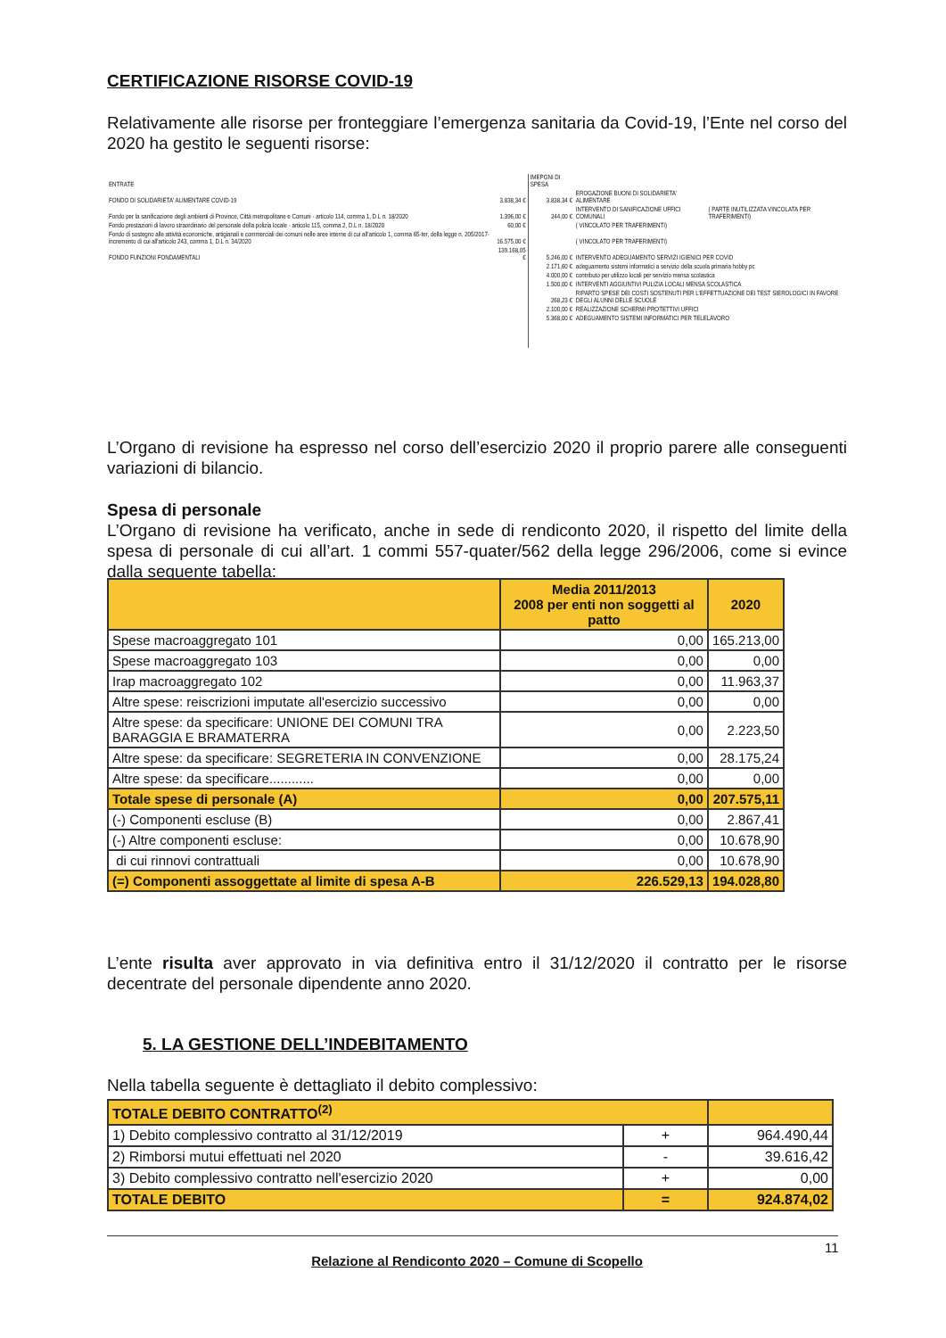CERTIFICAZIONE RISORSE COVID-19
Relativamente alle risorse per fronteggiare l’emergenza sanitaria da Covid-19, l’Ente nel corso del 2020 ha gestito le seguenti risorse:
| ENTRATE | | IMEPGNI DI SPESA | | |
| FONDO DI SOLIDARIETA' ALIMENTARE COVID-19 | 3.838,34 € | 3.838,34 € | EROGAZIONE BUONI DI SOLIDARIETA' ALIMENTARE | |
| Fondo per la sanificazione degli ambienti di Province, Città metropolitane e Comuni - articolo 114, comma 1, D.L n. 18/2020 | 1.396,00 € | 244,00 € | INTERVENTO DI SANIFICAZIONE UFFICI COMUNALI | ( PARTE INUTILIZZATA VINCOLATA PER TRAFERIMENTI) |
| Fondo prestazioni di lavoro straordinario del personale della polizia locale - articolo 115, comma 2, D.L n. 18/2020 | 60,00 € | | ( VINCOLATO PER TRAFERIMENTI) | |
| Fondo di sostegno alle attività economiche, artigianali e commerciali dei comuni nelle aree interne di cui all'articolo 1, comma 65-ter, della legge n. 205/2017- incremento di cui all'articolo 243, comma 1, D.L n. 34/2020 | 16.575,00 € | | ( VINCOLATO PER TRAFERIMENTI) | |
| FONDO FUNZIONI FONDAMENTALI | 139.168,05 € | 5.246,00 € | INTERVENTO ADEGUAMENTO SERVIZI IGIENICI PER COVID | |
| | | 2.171,60 € | adeguamento sistemi informatici a servizio della scuola primaria hobby pc | |
| | | 4.000,00 € | contributo per utilizzo locali per servizio mensa scolastica | |
| | | 1.500,00 € | INTERVENTI AGGIUNTIVI PULIZIA LOCALI MENSA SCOLASTICA | |
| | | 268,23 € | RIPARTO SPESE DEI COSTI SOSTENUTI PER L'EFFETTUAZIONE DEI TEST SIEROLOGICI IN FAVORE DEGLI ALUNNI DELLE SCUOLE | |
| | | 2.100,00 € | REALIZZAZIONE SCHERMI PROTETTIVI UFFICI | |
| | | 5.368,00 € | ADEGUAMENTO SISTEMI INFORMATICI PER TELELAVORO | |
L’Organo di revisione ha espresso nel corso dell’esercizio 2020 il proprio parere alle conseguenti variazioni di bilancio.
Spesa di personale
L’Organo di revisione ha verificato, anche in sede di rendiconto 2020, il rispetto del limite della spesa di personale di cui all’art. 1 commi 557-quater/562 della legge 296/2006, come si evince dalla seguente tabella:
| | Media 2011/2013 2008 per enti non soggetti al patto | 2020 |
| --- | --- | --- |
| Spese macroaggregato 101 | 0,00 | 165.213,00 |
| Spese macroaggregato 103 | 0,00 | 0,00 |
| Irap macroaggregato 102 | 0,00 | 11.963,37 |
| Altre spese: reiscrizioni imputate all'esercizio successivo | 0,00 | 0,00 |
| Altre spese: da specificare: UNIONE DEI COMUNI TRA BARAGGIA E BRAMATERRA | 0,00 | 2.223,50 |
| Altre spese: da specificare: SEGRETERIA IN CONVENZIONE | 0,00 | 28.175,24 |
| Altre spese: da specificare............ | 0,00 | 0,00 |
| Totale spese di personale (A) | 0,00 | 207.575,11 |
| (-) Componenti escluse (B) | 0,00 | 2.867,41 |
| (-) Altre componenti escluse: | 0,00 | 10.678,90 |
| di cui rinnovi contrattuali | 0,00 | 10.678,90 |
| (=) Componenti assoggettate al limite di spesa A-B | 226.529,13 | 194.028,80 |
L’ente risulta aver approvato in via definitiva entro il 31/12/2020 il contratto per le risorse decentrate del personale dipendente anno 2020.
5. LA GESTIONE DELL’INDEBITAMENTO
Nella tabella seguente è dettagliato il debito complessivo:
| TOTALE DEBITO CONTRATTO<sup>(2)</sup> | | |
| 1) Debito complessivo contratto al 31/12/2019 | + | 964.490,44 |
| 2) Rimborsi mutui effettuati nel 2020 | - | 39.616,42 |
| 3) Debito complessivo contratto nell'esercizio 2020 | + | 0,00 |
| TOTALE DEBITO | = | 924.874,02 |
Relazione al Rendiconto 2020 – Comune di Scopello
11